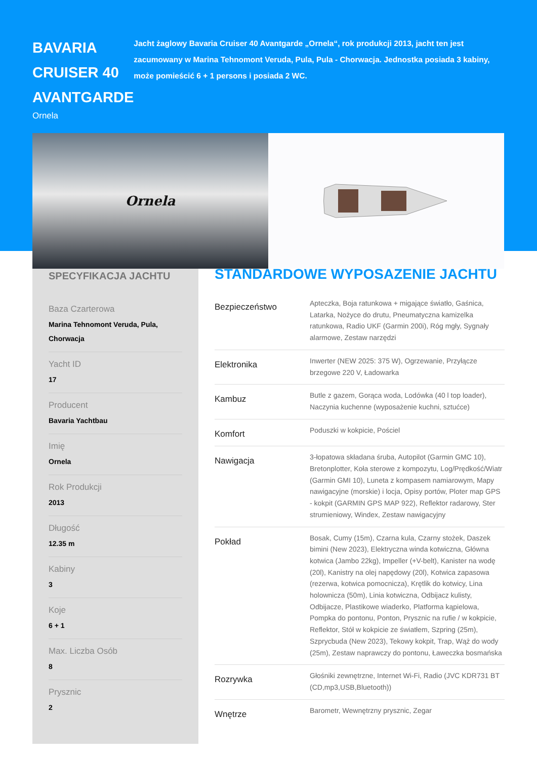BAVARIA CRUISER 40
AVANTGARDE
Ornela
Jacht żaglowy Bavaria Cruiser 40 Avantgarde „Ornela“, rok produkcji 2013, jacht ten jest zacumowany w Marina Tehnomont Veruda, Pula, Pula - Chorwacja. Jednostka posiada 3 kabiny, może pomieścić 6 + 1 persons i posiada 2 WC.
Ornela
SPECYFIKACJA JACHTU
Baza Czarterowa
Marina Tehnomont Veruda, Pula, Chorwacja
Yacht ID
17
Producent
Bavaria Yachtbau
Imię
Ornela
Rok Produkcji
2013
Długość
12.35 m
Kabiny
3
Koje
6 + 1
Max. Liczba Osób
8
Prysznic
2
STANDARDOWE WYPOSAŻENIE JACHTU
| Bezpieczeństwo | Apteczka, Boja ratunkowa + migające światło, Gaśnica, Latarka, Nożyce do drutu, Pneumatyczna kamizelka ratunkowa, Radio UKF (Garmin 200i), Róg mgły, Sygnały alarmowe, Zestaw narzędzi |
| Elektronika | Inwerter (NEW 2025: 375 W), Ogrzewanie, Przyłącze brzegowe 220 V, Ładowarka |
| Kambuz | Butle z gazem, Gorąca woda, Lodówka (40 l top loader), Naczynia kuchenne (wyposażenie kuchni, sztućce) |
| Komfort | Poduszki w kokpicie, Pościel |
| Nawigacja | 3-łopatowa składana śruba, Autopilot (Garmin GMC 10), Bretonplotter, Koła sterowe z kompozytu, Log/Prędkość/Wiatr (Garmin GMI 10), Luneta z kompasem namiarowym, Mapy nawigacyjne (morskie) i locja, Opisy portów, Ploter map GPS - kokpit (GARMIN GPS MAP 922), Reflektor radarowy, Ster strumieniowy, Windex, Zestaw nawigacyjny |
| Pokład | Bosak, Cumy (15m), Czarna kula, Czarny stożek, Daszek bimini (New 2023), Elektryczna winda kotwiczna, Główna kotwica (Jambo 22kg), Impeller (+V-belt), Kanister na wodę (20l), Kanistry na olej napędowy (20l), Kotwica zapasowa (rezerwa, kotwica pomocnicza), Krętlik do kotwicy, Lina holownicza (50m), Linia kotwiczna, Odbijacz kulisty, Odbijacze, Plastikowe wiaderko, Platforma kąpielowa, Pompka do pontonu, Ponton, Prysznic na rufie / w kokpicie, Reflektor, Stół w kokpicie ze światłem, Szpring (25m), Szprycbuda (New 2023), Tekowy kokpit, Trap, Wąż do wody (25m), Zestaw naprawczy do pontonu, Ławeczka bosmańska |
| Rozrywka | Głośniki zewnętrzne, Internet Wi-Fi, Radio (JVC KDR731 BT (CD,mp3,USB,Bluetooth)) |
| Wnętrze | Barometr, Wewnętrzny prysznic, Zegar |